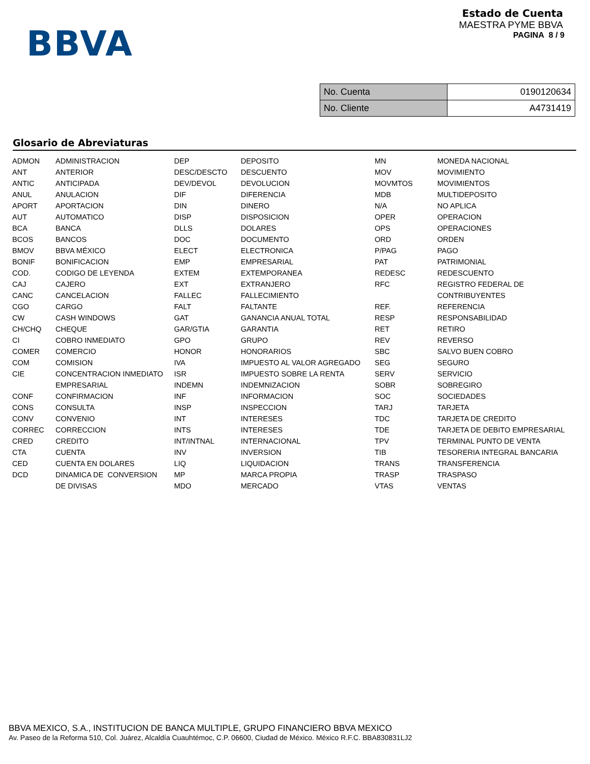BBVA
Estado de Cuenta
MAESTRA PYME BBVA
PAGINA 8 / 9
| No. Cuenta | 0190120634 |
| No. Cliente | A4731419 |
Glosario de Abreviaturas
| ADMON | ADMINISTRACION | DEP | DEPOSITO | MN | MONEDA NACIONAL |
| ANT | ANTERIOR | DESC/DESCTO | DESCUENTO | MOV | MOVIMIENTO |
| ANTIC | ANTICIPADA | DEV/DEVOL | DEVOLUCION | MOVMTOS | MOVIMIENTOS |
| ANUL | ANULACION | DIF | DIFERENCIA | MDB | MULTIDEPOSITO |
| APORT | APORTACION | DIN | DINERO | N/A | NO APLICA |
| AUT | AUTOMATICO | DISP | DISPOSICION | OPER | OPERACION |
| BCA | BANCA | DLLS | DOLARES | OPS | OPERACIONES |
| BCOS | BANCOS | DOC | DOCUMENTO | ORD | ORDEN |
| BMOV | BBVA MÉXICO | ELECT | ELECTRONICA | P/PAG | PAGO |
| BONIF | BONIFICACION | EMP | EMPRESARIAL | PAT | PATRIMONIAL |
| COD. | CODIGO DE LEYENDA | EXTEM | EXTEMPORANEA | REDESC | REDESCUENTO |
| CAJ | CAJERO | EXT | EXTRANJERO | RFC | REGISTRO FEDERAL DE |
| CANC | CANCELACION | FALLEC | FALLECIMIENTO | | CONTRIBUYENTES |
| CGO | CARGO | FALT | FALTANTE | REF. | REFERENCIA |
| CW | CASH WINDOWS | GAT | GANANCIA ANUAL TOTAL | RESP | RESPONSABILIDAD |
| CH/CHQ | CHEQUE | GAR/GTIA | GARANTIA | RET | RETIRO |
| CI | COBRO INMEDIATO | GPO | GRUPO | REV | REVERSO |
| COMER | COMERCIO | HONOR | HONORARIOS | SBC | SALVO BUEN COBRO |
| COM | COMISION | IVA | IMPUESTO AL VALOR AGREGADO | SEG | SEGURO |
| CIE | CONCENTRACION INMEDIATO | ISR | IMPUESTO SOBRE LA RENTA | SERV | SERVICIO |
| | EMPRESARIAL | INDEMN | INDEMNIZACION | SOBR | SOBREGIRO |
| CONF | CONFIRMACION | INF | INFORMACION | SOC | SOCIEDADES |
| CONS | CONSULTA | INSP | INSPECCION | TARJ | TARJETA |
| CONV | CONVENIO | INT | INTERESES | TDC | TARJETA DE CREDITO |
| CORREC | CORRECCION | INTS | INTERESES | TDE | TARJETA DE DEBITO EMPRESARIAL |
| CRED | CREDITO | INT/INTNAL | INTERNACIONAL | TPV | TERMINAL PUNTO DE VENTA |
| CTA | CUENTA | INV | INVERSION | TIB | TESORERIA INTEGRAL BANCARIA |
| CED | CUENTA EN DOLARES | LIQ | LIQUIDACION | TRANS | TRANSFERENCIA |
| DCD | DINAMICA DE CONVERSION | MP | MARCA PROPIA | TRASP | TRASPASO |
| | DE DIVISAS | MDO | MERCADO | VTAS | VENTAS |
BBVA MEXICO, S.A., INSTITUCION DE BANCA MULTIPLE, GRUPO FINANCIERO BBVA MEXICO
Av. Paseo de la Reforma 510, Col. Juárez, Alcaldía Cuauhtémoc, C.P. 06600, Ciudad de México. México R.F.C. BBA830831LJ2